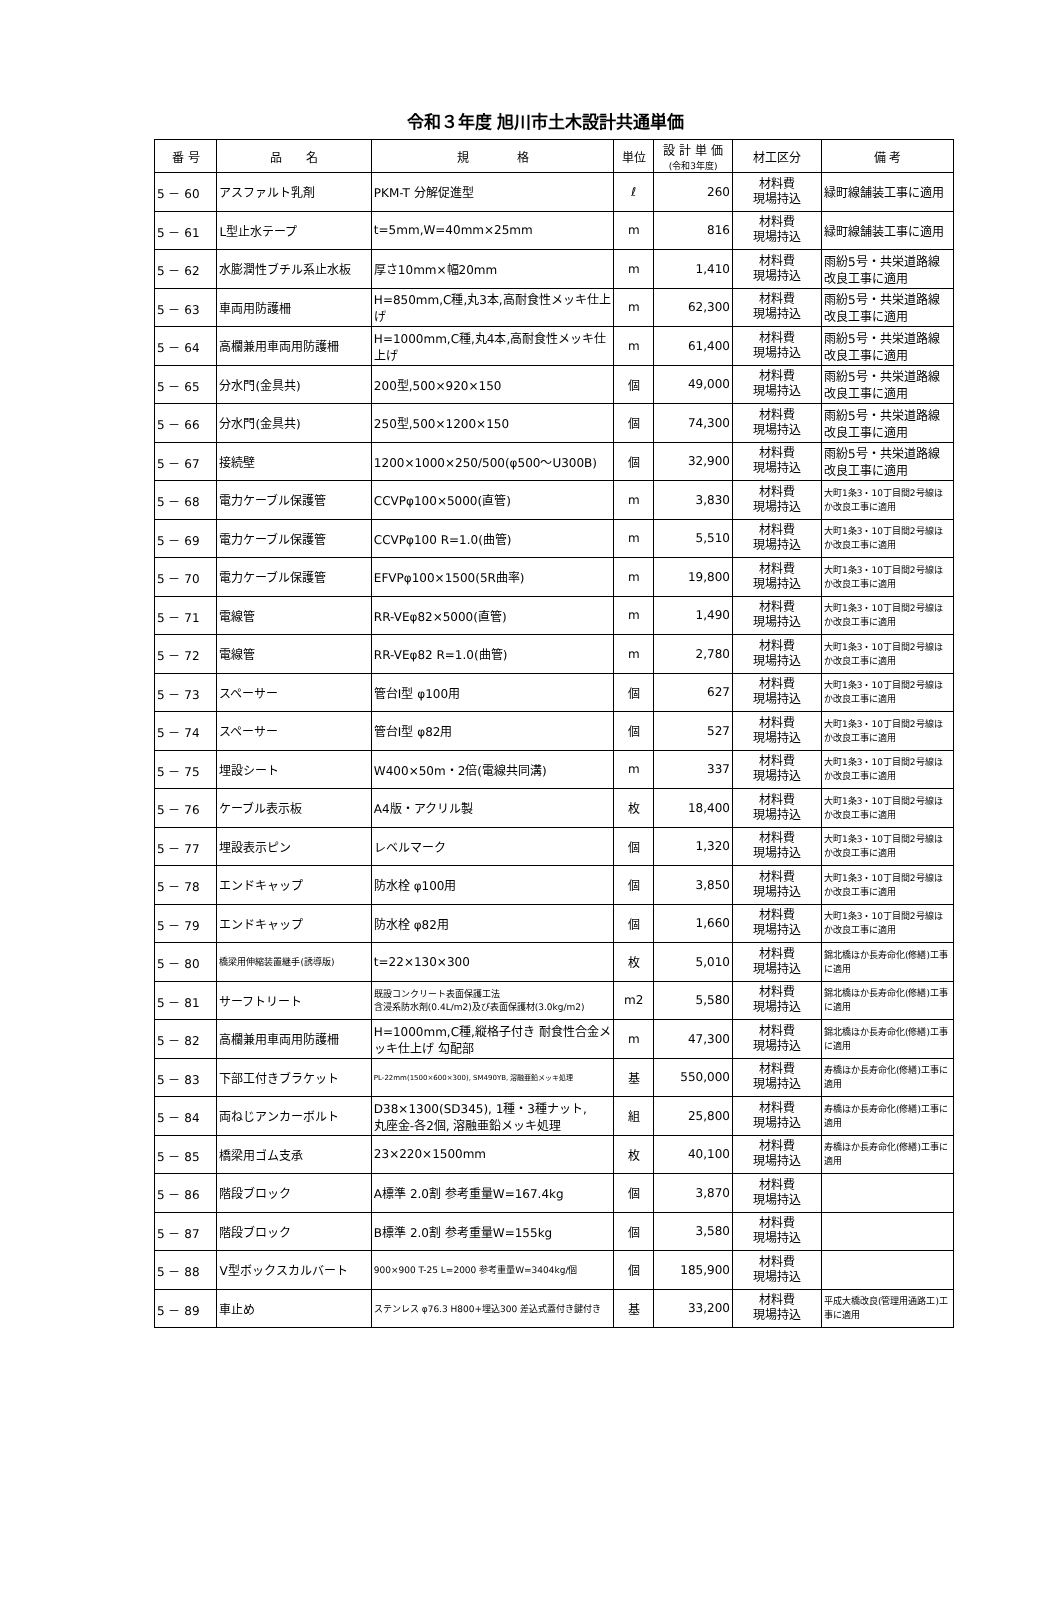令和３年度 旭川市土木設計共通単価
| 番 号 | 品 名 | 規 格 | 単位 | 設 計 単 価 (令和3年度) | 材工区分 | 備 考 |
| --- | --- | --- | --- | --- | --- | --- |
| 5 － 60 | アスファルト乳剤 | PKM-T 分解促進型 | ℓ | 260 | 材料費 現場持込 | 緑町線舗装工事に適用 |
| 5 － 61 | L型止水テープ | t=5mm,W=40mm×25mm | m | 816 | 材料費 現場持込 | 緑町線舗装工事に適用 |
| 5 － 62 | 水膨潤性ブチル系止水板 | 厚さ10mm×幅20mm | m | 1,410 | 材料費 現場持込 | 雨紛5号・共栄道路線改良工事に適用 |
| 5 － 63 | 車両用防護柵 | H=850mm,C種,丸3本,高耐食性メッキ仕上げ | m | 62,300 | 材料費 現場持込 | 雨紛5号・共栄道路線改良工事に適用 |
| 5 － 64 | 高欄兼用車両用防護柵 | H=1000mm,C種,丸4本,高耐食性メッキ仕上げ | m | 61,400 | 材料費 現場持込 | 雨紛5号・共栄道路線改良工事に適用 |
| 5 － 65 | 分水門(金具共) | 200型,500×920×150 | 個 | 49,000 | 材料費 現場持込 | 雨紛5号・共栄道路線改良工事に適用 |
| 5 － 66 | 分水門(金具共) | 250型,500×1200×150 | 個 | 74,300 | 材料費 現場持込 | 雨紛5号・共栄道路線改良工事に適用 |
| 5 － 67 | 接続壁 | 1200×1000×250/500(φ500～U300B) | 個 | 32,900 | 材料費 現場持込 | 雨紛5号・共栄道路線改良工事に適用 |
| 5 － 68 | 電力ケーブル保護管 | CCVPφ100×5000(直管) | m | 3,830 | 材料費 現場持込 | 大町1条3・10丁目間2号線ほか改良工事に適用 |
| 5 － 69 | 電力ケーブル保護管 | CCVPφ100 R=1.0(曲管) | m | 5,510 | 材料費 現場持込 | 大町1条3・10丁目間2号線ほか改良工事に適用 |
| 5 － 70 | 電力ケーブル保護管 | EFVPφ100×1500(5R曲率) | m | 19,800 | 材料費 現場持込 | 大町1条3・10丁目間2号線ほか改良工事に適用 |
| 5 － 71 | 電線管 | RR-VEφ82×5000(直管) | m | 1,490 | 材料費 現場持込 | 大町1条3・10丁目間2号線ほか改良工事に適用 |
| 5 － 72 | 電線管 | RR-VEφ82 R=1.0(曲管) | m | 2,780 | 材料費 現場持込 | 大町1条3・10丁目間2号線ほか改良工事に適用 |
| 5 － 73 | スペーサー | 管台Ⅰ型 φ100用 | 個 | 627 | 材料費 現場持込 | 大町1条3・10丁目間2号線ほか改良工事に適用 |
| 5 － 74 | スペーサー | 管台Ⅰ型 φ82用 | 個 | 527 | 材料費 現場持込 | 大町1条3・10丁目間2号線ほか改良工事に適用 |
| 5 － 75 | 埋設シート | W400×50m・2倍(電線共同溝) | m | 337 | 材料費 現場持込 | 大町1条3・10丁目間2号線ほか改良工事に適用 |
| 5 － 76 | ケーブル表示板 | A4版・アクリル製 | 枚 | 18,400 | 材料費 現場持込 | 大町1条3・10丁目間2号線ほか改良工事に適用 |
| 5 － 77 | 埋設表示ピン | レベルマーク | 個 | 1,320 | 材料費 現場持込 | 大町1条3・10丁目間2号線ほか改良工事に適用 |
| 5 － 78 | エンドキャップ | 防水栓 φ100用 | 個 | 3,850 | 材料費 現場持込 | 大町1条3・10丁目間2号線ほか改良工事に適用 |
| 5 － 79 | エンドキャップ | 防水栓 φ82用 | 個 | 1,660 | 材料費 現場持込 | 大町1条3・10丁目間2号線ほか改良工事に適用 |
| 5 － 80 | 橋梁用伸縮装置継手(誘導版) | t=22×130×300 | 枚 | 5,010 | 材料費 現場持込 | 錦北橋ほか長寿命化(修繕)工事に適用 |
| 5 － 81 | サーフトリート | 既設コンクリート表面保護工法 含浸系防水剤(0.4L/m2)及び表面保護材(3.0kg/m2) | m2 | 5,580 | 材料費 現場持込 | 錦北橋ほか長寿命化(修繕)工事に適用 |
| 5 － 82 | 高欄兼用車両用防護柵 | H=1000mm,C種,縦格子付き 耐食性合金メッキ仕上げ 勾配部 | m | 47,300 | 材料費 現場持込 | 錦北橋ほか長寿命化(修繕)工事に適用 |
| 5 － 83 | 下部工付きブラケット | PL-22mm(1500×600×300), SM490YB, 溶融亜鉛メッキ処理 | 基 | 550,000 | 材料費 現場持込 | 寿橋ほか長寿命化(修繕)工事に適用 |
| 5 － 84 | 両ねじアンカーボルト | D38×1300(SD345), 1種・3種ナット, 丸座金-各2個, 溶融亜鉛メッキ処理 | 組 | 25,800 | 材料費 現場持込 | 寿橋ほか長寿命化(修繕)工事に適用 |
| 5 － 85 | 橋梁用ゴム支承 | 23×220×1500mm | 枚 | 40,100 | 材料費 現場持込 | 寿橋ほか長寿命化(修繕)工事に適用 |
| 5 － 86 | 階段ブロック | A標準 2.0割 参考重量W=167.4kg | 個 | 3,870 | 材料費 現場持込 | |
| 5 － 87 | 階段ブロック | B標準 2.0割 参考重量W=155kg | 個 | 3,580 | 材料費 現場持込 | |
| 5 － 88 | V型ボックスカルバート | 900×900 T-25 L=2000 参考重量W=3404kg/個 | 個 | 185,900 | 材料費 現場持込 | |
| 5 － 89 | 車止め | ステンレス φ76.3 H800+埋込300 差込式蓋付き鍵付き | 基 | 33,200 | 材料費 現場持込 | 平成大橋改良(管理用通路工)工事に適用 |